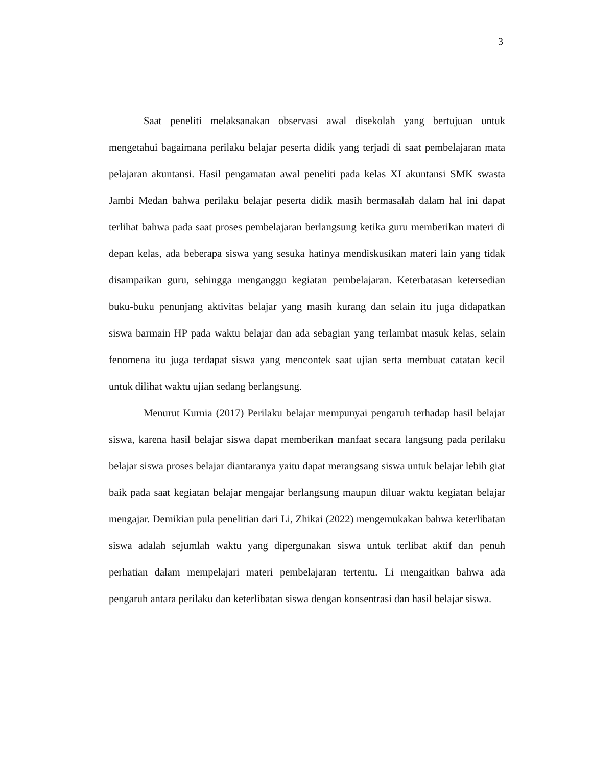3
Saat peneliti melaksanakan observasi awal disekolah yang bertujuan untuk mengetahui bagaimana perilaku belajar peserta didik yang terjadi di saat pembelajaran mata pelajaran akuntansi. Hasil pengamatan awal peneliti pada kelas XI akuntansi SMK swasta Jambi Medan bahwa perilaku belajar peserta didik masih bermasalah dalam hal ini dapat terlihat bahwa pada saat proses pembelajaran berlangsung ketika guru memberikan materi di depan kelas, ada beberapa siswa yang sesuka hatinya mendiskusikan materi lain yang tidak disampaikan guru, sehingga menganggu kegiatan pembelajaran. Keterbatasan ketersedian buku-buku penunjang aktivitas belajar yang masih kurang dan selain itu juga didapatkan siswa barmain HP pada waktu belajar dan ada sebagian yang terlambat masuk kelas, selain fenomena itu juga terdapat siswa yang mencontek saat ujian serta membuat catatan kecil untuk dilihat waktu ujian sedang berlangsung.
Menurut Kurnia (2017) Perilaku belajar mempunyai pengaruh terhadap hasil belajar siswa, karena hasil belajar siswa dapat memberikan manfaat secara langsung pada perilaku belajar siswa proses belajar diantaranya yaitu dapat merangsang siswa untuk belajar lebih giat baik pada saat kegiatan belajar mengajar berlangsung maupun diluar waktu kegiatan belajar mengajar. Demikian pula penelitian dari Li, Zhikai (2022) mengemukakan bahwa keterlibatan siswa adalah sejumlah waktu yang dipergunakan siswa untuk terlibat aktif dan penuh perhatian dalam mempelajari materi pembelajaran tertentu. Li mengaitkan bahwa ada pengaruh antara perilaku dan keterlibatan siswa dengan konsentrasi dan hasil belajar siswa.